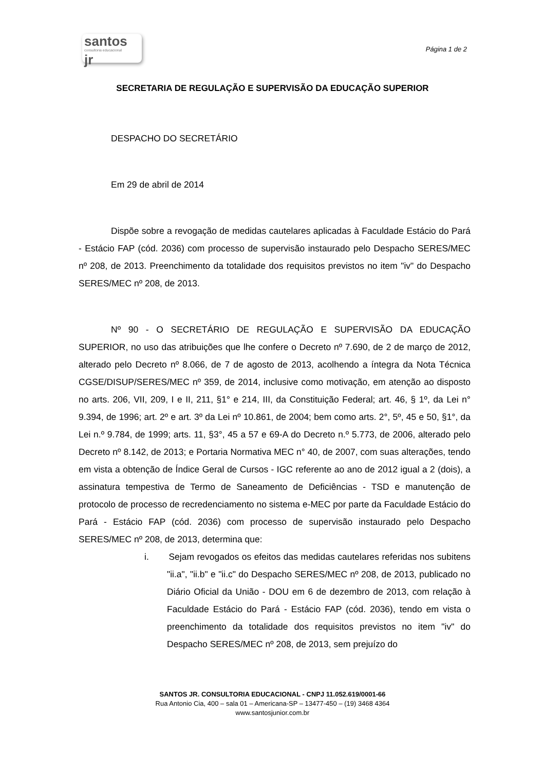santos
consultoria educacional
jr
Página 1 de 2
SECRETARIA DE REGULAÇÃO E SUPERVISÃO DA EDUCAÇÃO SUPERIOR
DESPACHO DO SECRETÁRIO
Em 29 de abril de 2014
Dispõe sobre a revogação de medidas cautelares aplicadas à Faculdade Estácio do Pará - Estácio FAP (cód. 2036) com processo de supervisão instaurado pelo Despacho SERES/MEC nº 208, de 2013. Preenchimento da totalidade dos requisitos previstos no item "iv" do Despacho SERES/MEC nº 208, de 2013.
Nº 90 - O SECRETÁRIO DE REGULAÇÃO E SUPERVISÃO DA EDUCAÇÃO SUPERIOR, no uso das atribuições que lhe confere o Decreto nº 7.690, de 2 de março de 2012, alterado pelo Decreto nº 8.066, de 7 de agosto de 2013, acolhendo a íntegra da Nota Técnica CGSE/DISUP/SERES/MEC nº 359, de 2014, inclusive como motivação, em atenção ao disposto no arts. 206, VII, 209, I e II, 211, §1° e 214, III, da Constituição Federal; art. 46, § 1º, da Lei n° 9.394, de 1996; art. 2º e art. 3º da Lei nº 10.861, de 2004; bem como arts. 2°, 5º, 45 e 50, §1°, da Lei n.º 9.784, de 1999; arts. 11, §3°, 45 a 57 e 69-A do Decreto n.º 5.773, de 2006, alterado pelo Decreto nº 8.142, de 2013; e Portaria Normativa MEC n° 40, de 2007, com suas alterações, tendo em vista a obtenção de Índice Geral de Cursos - IGC referente ao ano de 2012 igual a 2 (dois), a assinatura tempestiva de Termo de Saneamento de Deficiências - TSD e manutenção de protocolo de processo de recredenciamento no sistema e-MEC por parte da Faculdade Estácio do Pará - Estácio FAP (cód. 2036) com processo de supervisão instaurado pelo Despacho SERES/MEC nº 208, de 2013, determina que:
i. Sejam revogados os efeitos das medidas cautelares referidas nos subitens "ii.a", "ii.b" e "ii.c" do Despacho SERES/MEC nº 208, de 2013, publicado no Diário Oficial da União - DOU em 6 de dezembro de 2013, com relação à Faculdade Estácio do Pará - Estácio FAP (cód. 2036), tendo em vista o preenchimento da totalidade dos requisitos previstos no item "iv" do Despacho SERES/MEC nº 208, de 2013, sem prejuízo do
SANTOS JR. CONSULTORIA EDUCACIONAL - CNPJ 11.052.619/0001-66
Rua Antonio Cia, 400 – sala 01 – Americana-SP – 13477-450 – (19) 3468 4364
www.santosjunior.com.br